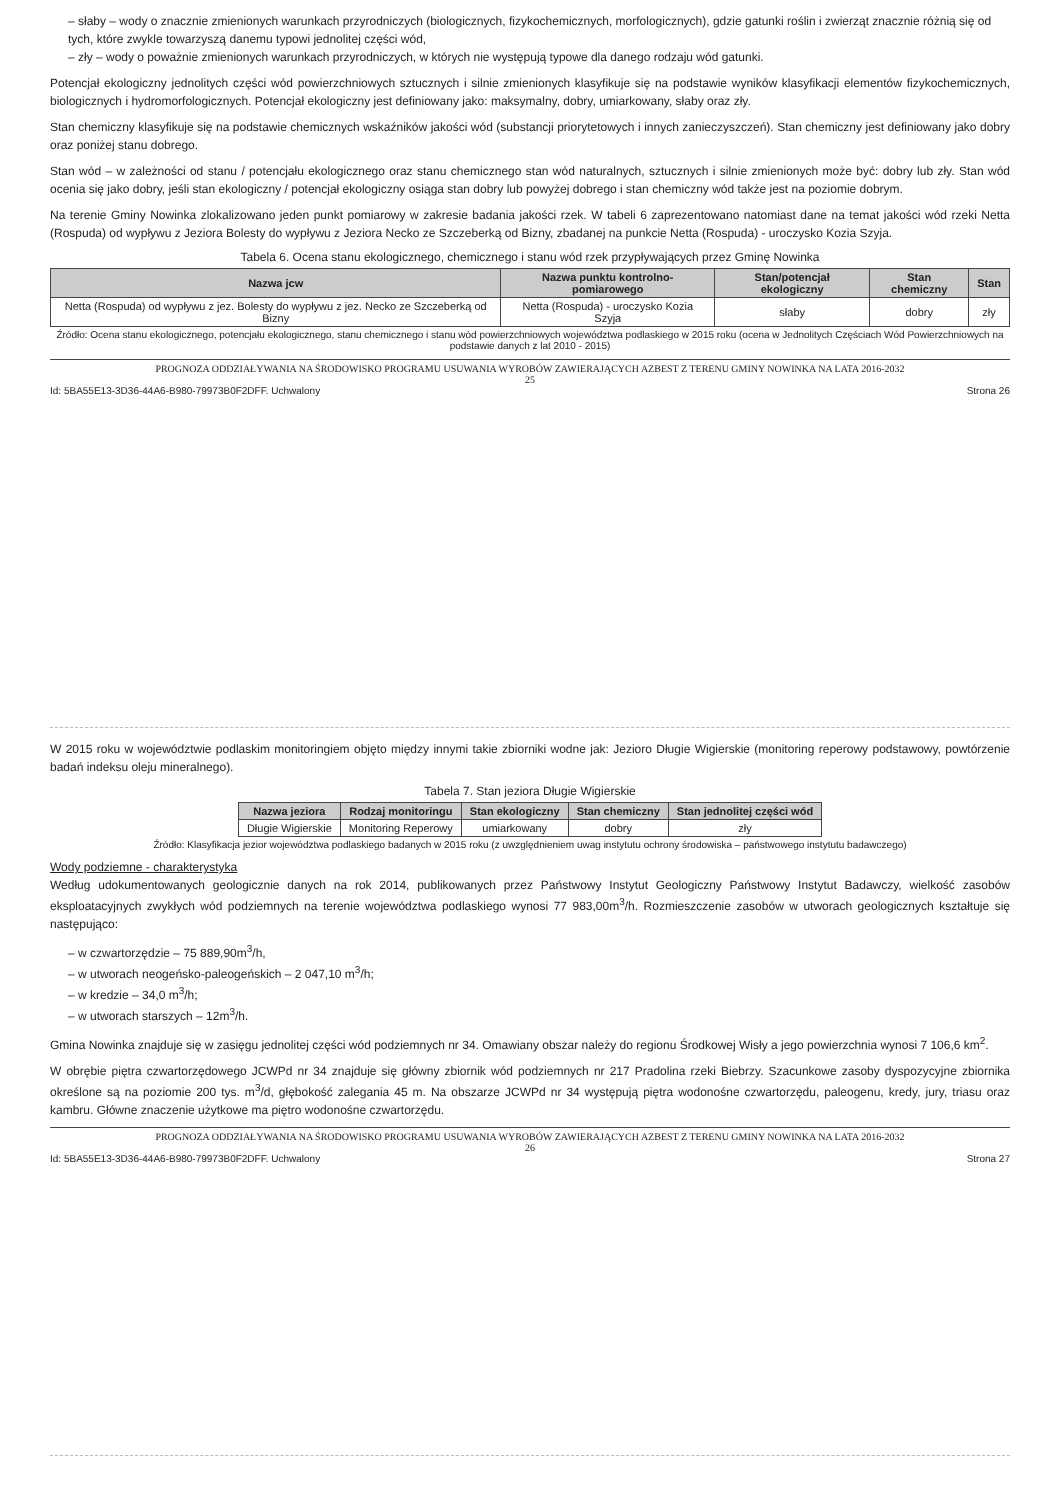– słaby – wody o znacznie zmienionych warunkach przyrodniczych (biologicznych, fizykochemicznych, morfologicznych), gdzie gatunki roślin i zwierząt znacznie różnią się od tych, które zwykle towarzyszą danemu typowi jednolitej części wód,
– zły – wody o poważnie zmienionych warunkach przyrodniczych, w których nie występują typowe dla danego rodzaju wód gatunki.
Potencjał ekologiczny jednolitych części wód powierzchniowych sztucznych i silnie zmienionych klasyfikuje się na podstawie wyników klasyfikacji elementów fizykochemicznych, biologicznych i hydromorfologicznych. Potencjał ekologiczny jest definiowany jako: maksymalny, dobry, umiarkowany, słaby oraz zły.
Stan chemiczny klasyfikuje się na podstawie chemicznych wskaźników jakości wód (substancji priorytetowych i innych zanieczyszczeń). Stan chemiczny jest definiowany jako dobry oraz poniżej stanu dobrego.
Stan wód – w zależności od stanu / potencjału ekologicznego oraz stanu chemicznego stan wód naturalnych, sztucznych i silnie zmienionych może być: dobry lub zły. Stan wód ocenia się jako dobry, jeśli stan ekologiczny / potencjał ekologiczny osiąga stan dobry lub powyżej dobrego i stan chemiczny wód także jest na poziomie dobrym.
Na terenie Gminy Nowinka zlokalizowano jeden punkt pomiarowy w zakresie badania jakości rzek. W tabeli 6 zaprezentowano natomiast dane na temat jakości wód rzeki Netta (Rospuda) od wypływu z Jeziora Bolesty do wypływu z Jeziora Necko ze Szczeberką od Bizny, zbadanej na punkcie Netta (Rospuda) - uroczysko Kozia Szyja.
Tabela 6. Ocena stanu ekologicznego, chemicznego i stanu wód rzek przypływających przez Gminę Nowinka
| Nazwa jcw | Nazwa punktu kontrolno-pomiarowego | Stan/potencjał ekologiczny | Stan chemiczny | Stan |
| --- | --- | --- | --- | --- |
| Netta (Rospuda) od wypływu z jez. Bolesty do wypływu z jez. Necko ze Szczeberką od Bizny | Netta (Rospuda) - uroczysko Kozia Szyja | słaby | dobry | zły |
Źródło: Ocena stanu ekologicznego, potencjału ekologicznego, stanu chemicznego i stanu wód powierzchniowych województwa podlaskiego w 2015 roku (ocena w Jednolitych Częściach Wód Powierzchniowych na podstawie danych z lat 2010 - 2015)
PROGNOZA ODDZIAŁYWANIA NA ŚRODOWISKO PROGRAMU USUWANIA WYROBÓW ZAWIERAJĄCYCH AZBEST Z TERENU GMINY NOWINKA NA LATA 2016-2032
25
Id: 5BA55E13-3D36-44A6-B980-79973B0F2DFF. Uchwalony Strona 26
W 2015 roku w województwie podlaskim monitoringiem objęto między innymi takie zbiorniki wodne jak: Jezioro Długie Wigierskie (monitoring reperowy podstawowy, powtórzenie badań indeksu oleju mineralnego).
Tabela 7. Stan jeziora Długie Wigierskie
| Nazwa jeziora | Rodzaj monitoringu | Stan ekologiczny | Stan chemiczny | Stan jednolitej części wód |
| --- | --- | --- | --- | --- |
| Długie Wigierskie | Monitoring Reperowy | umiarkowany | dobry | zły |
Źródło: Klasyfikacja jezior województwa podlaskiego badanych w 2015 roku (z uwzględnieniem uwag instytutu ochrony środowiska – państwowego instytutu badawczego)
Wody podziemne - charakterystyka
Według udokumentowanych geologicznie danych na rok 2014, publikowanych przez Państwowy Instytut Geologiczny Państwowy Instytut Badawczy, wielkość zasobów eksploatacyjnych zwykłych wód podziemnych na terenie województwa podlaskiego wynosi 77 983,00m<sup>3</sup>/h. Rozmieszczenie zasobów w utworach geologicznych kształtuje się następująco:
– w czwartorzędzie – 75 889,90m<sup>3</sup>/h,
– w utworach neogeńsko-paleogeńskich – 2 047,10 m<sup>3</sup>/h;
– w kredzie – 34,0 m<sup>3</sup>/h;
– w utworach starszych – 12m<sup>3</sup>/h.
Gmina Nowinka znajduje się w zasięgu jednolitej części wód podziemnych nr 34. Omawiany obszar należy do regionu Środkowej Wisły a jego powierzchnia wynosi 7 106,6 km<sup>2</sup>.
W obrębie piętra czwartorzędowego JCWPd nr 34 znajduje się główny zbiornik wód podziemnych nr 217 Pradolina rzeki Biebrzy. Szacunkowe zasoby dyspozycyjne zbiornika określone są na poziomie 200 tys. m<sup>3</sup>/d, głębokość zalegania 45 m. Na obszarze JCWPd nr 34 występują piętra wodonośne czwartorzędu, paleogenu, kredy, jury, triasu oraz kambru. Główne znaczenie użytkowe ma piętro wodonośne czwartorzędu.
PROGNOZA ODDZIAŁYWANIA NA ŚRODOWISKO PROGRAMU USUWANIA WYROBÓW ZAWIERAJĄCYCH AZBEST Z TERENU GMINY NOWINKA NA LATA 2016-2032
26
Id: 5BA55E13-3D36-44A6-B980-79973B0F2DFF. Uchwalony Strona 27